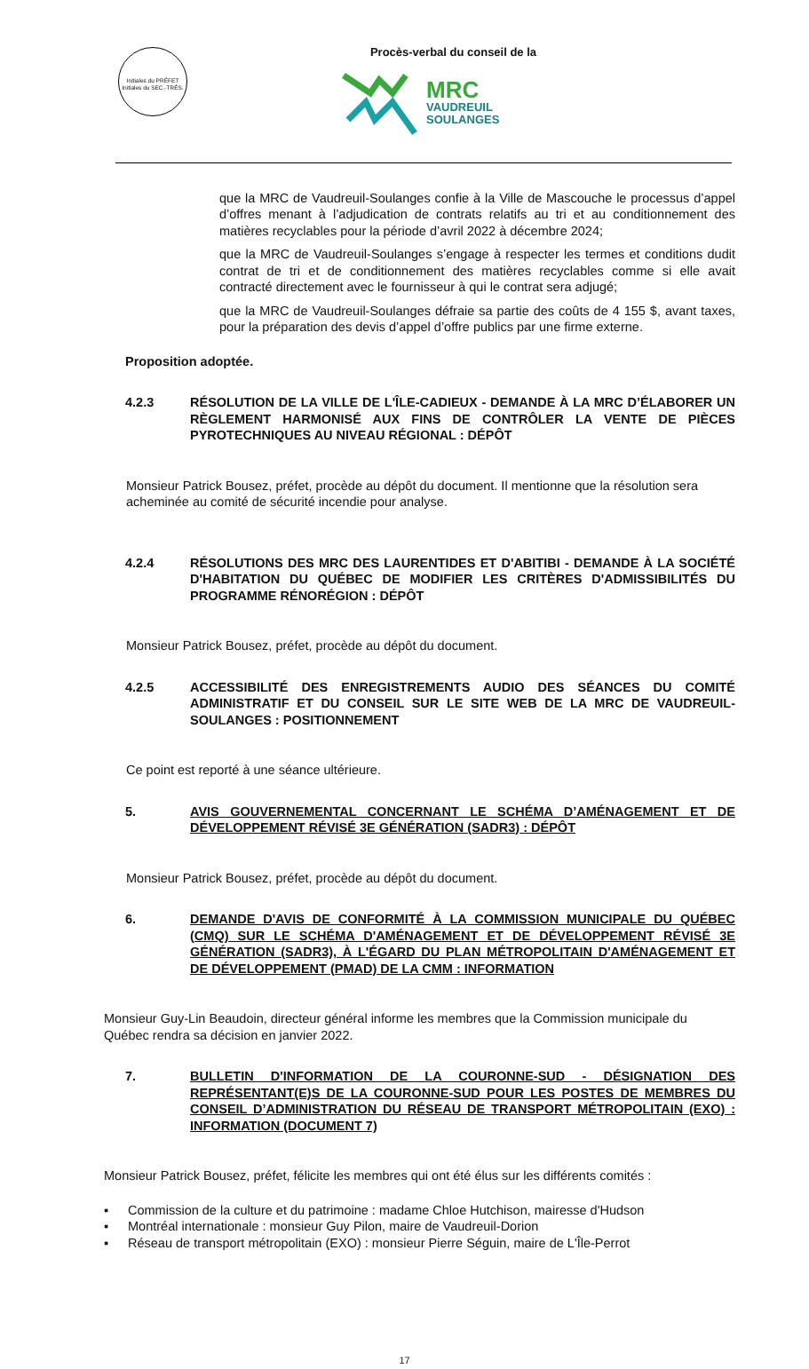Initiales du PRÉFET
Initiales du SEC.-TRÉS.
Procès-verbal du conseil de la
MRC
VAUDREUIL
SOULANGES
que la MRC de Vaudreuil-Soulanges confie à la Ville de Mascouche le processus d’appel d’offres menant à l’adjudication de contrats relatifs au tri et au conditionnement des matières recyclables pour la période d’avril 2022 à décembre 2024;
que la MRC de Vaudreuil-Soulanges s’engage à respecter les termes et conditions dudit contrat de tri et de conditionnement des matières recyclables comme si elle avait contracté directement avec le fournisseur à qui le contrat sera adjugé;
que la MRC de Vaudreuil-Soulanges défraie sa partie des coûts de 4 155 $, avant taxes, pour la préparation des devis d’appel d’offre publics par une firme externe.
Proposition adoptée.
4.2.3 RÉSOLUTION DE LA VILLE DE L'ÎLE-CADIEUX - DEMANDE À LA MRC D’ÉLABORER UN RÈGLEMENT HARMONISÉ AUX FINS DE CONTRÔLER LA VENTE DE PIÈCES PYROTECHNIQUES AU NIVEAU RÉGIONAL : DÉPÔT
Monsieur Patrick Bousez, préfet, procède au dépôt du document. Il mentionne que la résolution sera acheminée au comité de sécurité incendie pour analyse.
4.2.4 RÉSOLUTIONS DES MRC DES LAURENTIDES ET D'ABITIBI - DEMANDE À LA SOCIÉTÉ D'HABITATION DU QUÉBEC DE MODIFIER LES CRITÈRES D'ADMISSIBILITÉS DU PROGRAMME RÉNORÉGION : DÉPÔT
Monsieur Patrick Bousez, préfet, procède au dépôt du document.
4.2.5 ACCESSIBILITÉ DES ENREGISTREMENTS AUDIO DES SÉANCES DU COMITÉ ADMINISTRATIF ET DU CONSEIL SUR LE SITE WEB DE LA MRC DE VAUDREUIL-SOULANGES : POSITIONNEMENT
Ce point est reporté à une séance ultérieure.
5. AVIS GOUVERNEMENTAL CONCERNANT LE SCHÉMA D’AMÉNAGEMENT ET DE DÉVELOPPEMENT RÉVISÉ 3E GÉNÉRATION (SADR3) : DÉPÔT
Monsieur Patrick Bousez, préfet, procède au dépôt du document.
6. DEMANDE D'AVIS DE CONFORMITÉ À LA COMMISSION MUNICIPALE DU QUÉBEC (CMQ) SUR LE SCHÉMA D'AMÉNAGEMENT ET DE DÉVELOPPEMENT RÉVISÉ 3E GÉNÉRATION (SADR3), À L'ÉGARD DU PLAN MÉTROPOLITAIN D'AMÉNAGEMENT ET DE DÉVELOPPEMENT (PMAD) DE LA CMM : INFORMATION
Monsieur Guy-Lin Beaudoin, directeur général informe les membres que la Commission municipale du Québec rendra sa décision en janvier 2022.
7. BULLETIN D'INFORMATION DE LA COURONNE-SUD - DÉSIGNATION DES REPRÉSENTANT(E)S DE LA COURONNE-SUD POUR LES POSTES DE MEMBRES DU CONSEIL D’ADMINISTRATION DU RÉSEAU DE TRANSPORT MÉTROPOLITAIN (EXO) : INFORMATION (DOCUMENT 7)
Monsieur Patrick Bousez, préfet, félicite les membres qui ont été élus sur les différents comités :
▪ Commission de la culture et du patrimoine : madame Chloe Hutchison, mairesse d'Hudson
▪ Montréal internationale : monsieur Guy Pilon, maire de Vaudreuil-Dorion
▪ Réseau de transport métropolitain (EXO) : monsieur Pierre Séguin, maire de L'Île-Perrot
17